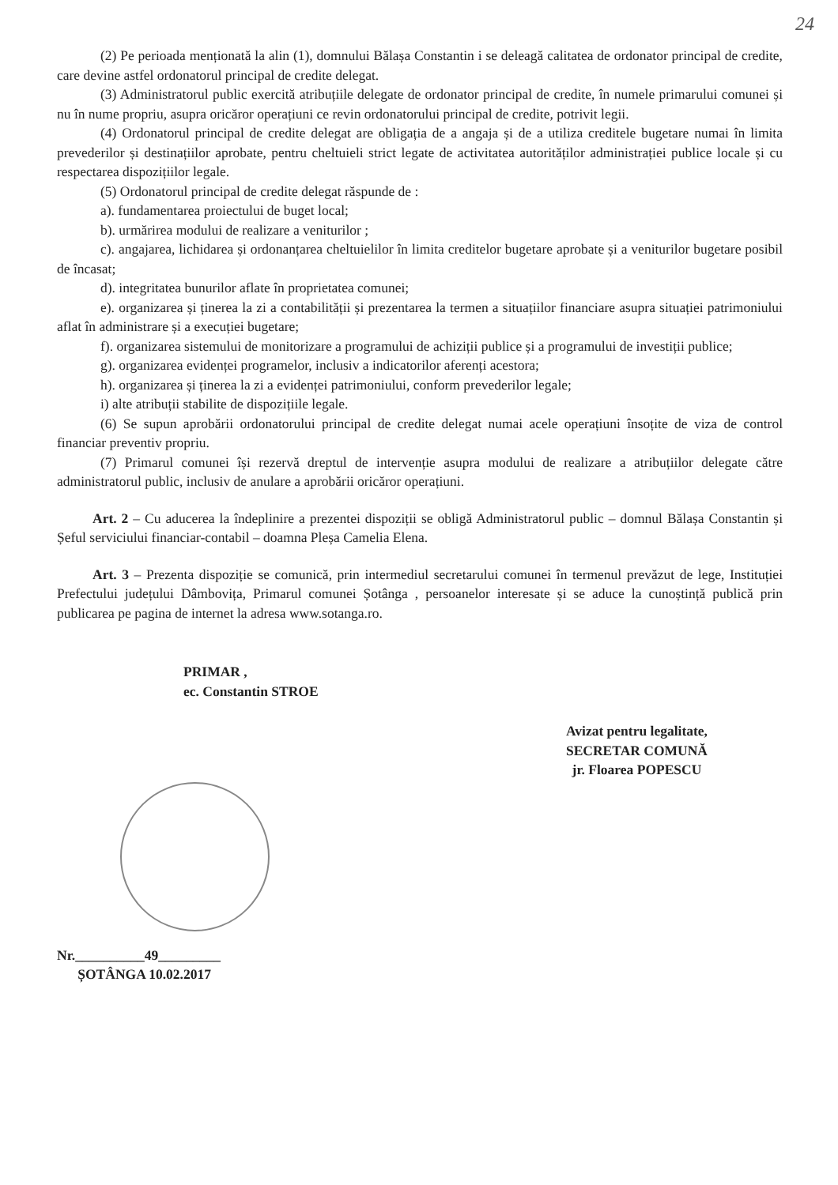24
(2) Pe perioada menționată la alin (1), domnului Bălașa Constantin i se deleagă calitatea de ordonator principal de credite, care devine astfel ordonatorul principal de credite delegat.
(3) Administratorul public exercită atribuțiile delegate de ordonator principal de credite, în numele primarului comunei și nu în nume propriu, asupra oricăror operațiuni ce revin ordonatorului principal de credite, potrivit legii.
(4) Ordonatorul principal de credite delegat are obligația de a angaja și de a utiliza creditele bugetare numai în limita prevederilor și destinațiilor aprobate, pentru cheltuieli strict legate de activitatea autorităților administrației publice locale și cu respectarea dispozițiilor legale.
(5) Ordonatorul principal de credite delegat răspunde de :
a). fundamentarea proiectului de buget local;
b). urmărirea modului de realizare a veniturilor ;
c). angajarea, lichidarea și ordonanțarea cheltuielilor în limita creditelor bugetare aprobate și a veniturilor bugetare posibil de încasat;
d). integritatea bunurilor aflate în proprietatea comunei;
e). organizarea și ținerea la zi a contabilității și prezentarea la termen a situațiilor financiare asupra situației patrimoniului aflat în administrare și a execuției bugetare;
f). organizarea sistemului de monitorizare a programului de achiziții publice și a programului de investiții publice;
g). organizarea evidenței programelor, inclusiv a indicatorilor aferenți acestora;
h). organizarea și ținerea la zi a evidenței patrimoniului, conform prevederilor legale;
i) alte atribuții stabilite de dispozițiile legale.
(6) Se supun aprobării ordonatorului principal de credite delegat numai acele operațiuni însoțite de viza de control financiar preventiv propriu.
(7) Primarul comunei își rezervă dreptul de intervenție asupra modului de realizare a atribuțiilor delegate către administratorul public, inclusiv de anulare a aprobării oricăror operațiuni.
Art. 2 – Cu aducerea la îndeplinire a prezentei dispoziții se obligă Administratorul public – domnul Bălașa Constantin și Șeful serviciului financiar-contabil – doamna Pleșa Camelia Elena.
Art. 3 – Prezenta dispoziție se comunică, prin intermediul secretarului comunei în termenul prevăzut de lege, Instituției Prefectului județului Dâmbovița, Primarul comunei Șotânga , persoanelor interesate și se aduce la cunoștință publică prin publicarea pe pagina de internet la adresa www.sotanga.ro.
PRIMAR ,
ec. Constantin STROE
Avizat pentru legalitate,
SECRETAR COMUNĂ
jr. Floarea POPESCU
Nr.__________49_________
ȘOTÂNGA 10.02.2017